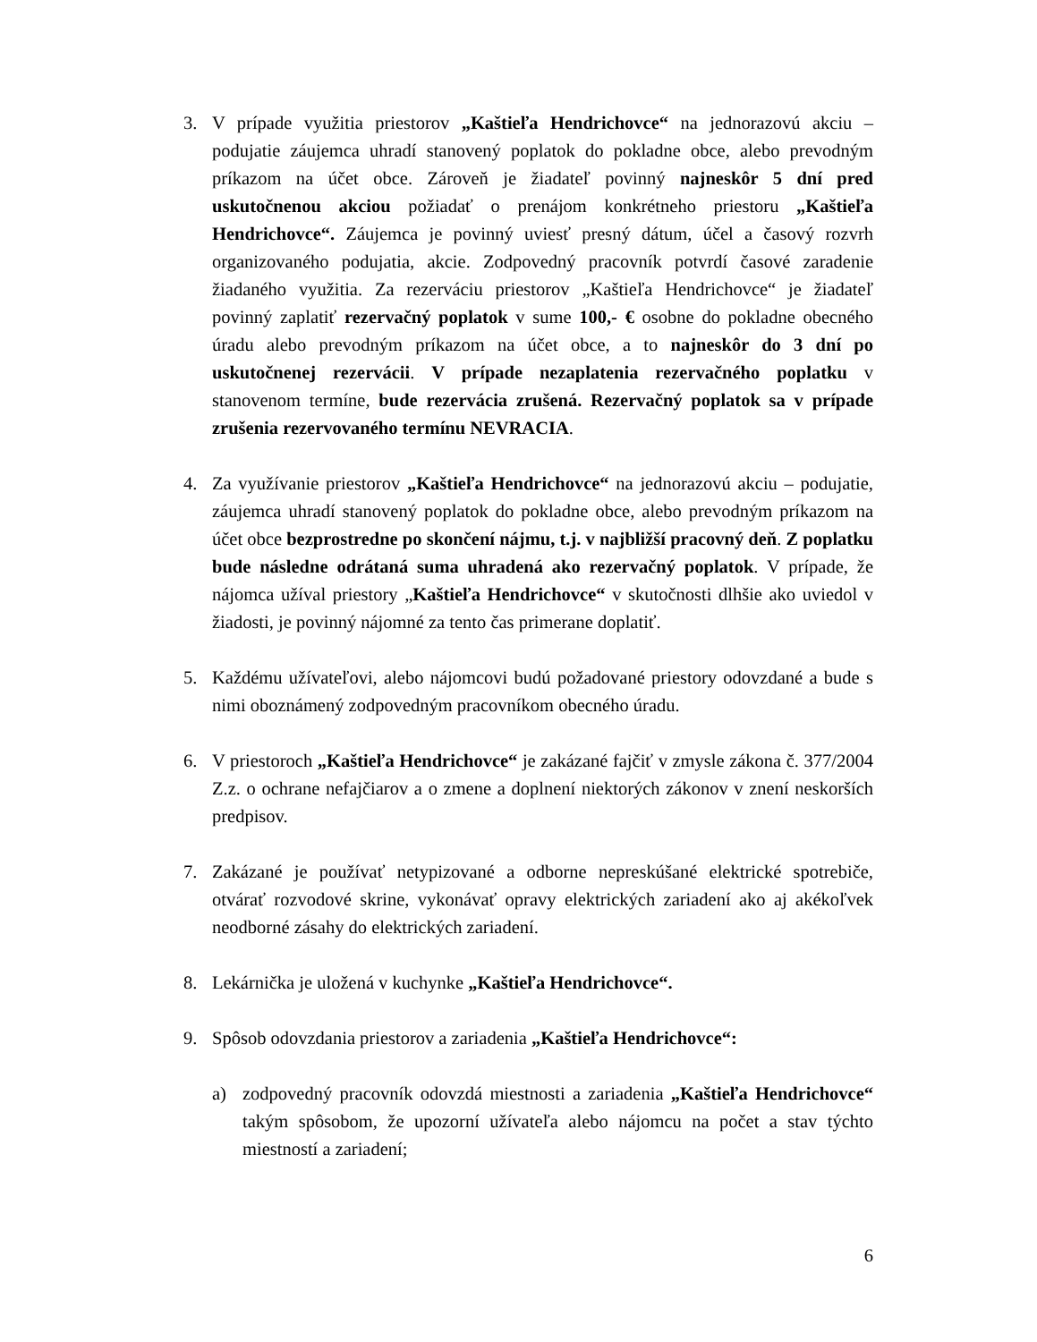3. V prípade využitia priestorov „Kaštieľa Hendrichovce“ na jednorazovú akciu – podujatie záujemca uhradí stanovený poplatok do pokladne obce, alebo prevodným príkazom na účet obce. Zároveň je žiadateľ povinný najneskôr 5 dní pred uskutočnenou akciou požiadať o prenájom konkrétneho priestoru „Kaštieľa Hendrichovce“. Záujemca je povinný uviesť presný dátum, účel a časový rozvrh organizovaného podujatia, akcie. Zodpovedný pracovník potvrdí časové zaradenie žiadaného využitia. Za rezerváciu priestorov „Kaštieľa Hendrichovce“ je žiadateľ povinný zaplatiť rezervačný poplatok v sume 100,- € osobne do pokladne obecného úradu alebo prevodným príkazom na účet obce, a to najneskôr do 3 dní po uskutočnenej rezervácii. V prípade nezaplatenia rezervačného poplatku v stanovenom termíne, bude rezervácia zrušená. Rezervačný poplatok sa v prípade zrušenia rezervovaného termínu NEVRACIA.
4. Za využívanie priestorov „Kaštieľa Hendrichovce“ na jednorazovú akciu – podujatie, záujemca uhradí stanovený poplatok do pokladne obce, alebo prevodným príkazom na účet obce bezprostredne po skončení nájmu, t.j. v najbližší pracovný deň. Z poplatku bude následne odrátaná suma uhradená ako rezervačný poplatok. V prípade, že nájomca užíval priestory „Kaštieľa Hendrichovce“ v skutočnosti dlhšie ako uviedol v žiadosti, je povinný nájomné za tento čas primerane doplatiť.
5. Každému užívateľovi, alebo nájomcovi budú požadované priestory odovzdané a bude s nimi oboznámený zodpovedným pracovníkom obecného úradu.
6. V priestoroch „Kaštieľa Hendrichovce“ je zakázané fajčiť v zmysle zákona č. 377/2004 Z.z. o ochrane nefajčiarov a o zmene a doplnení niektorých zákonov v znení neskorších predpisov.
7. Zakázané je používať netypizované a odborne nepreskúšané elektrické spotrebiče, otvárať rozvodové skrine, vykonávať opravy elektrických zariadení ako aj akékoľvek neodborné zásahy do elektrických zariadení.
8. Lekárnička je uložená v kuchynke „Kaštieľa Hendrichovce“.
9. Spôsob odovzdania priestorov a zariadenia „Kaštieľa Hendrichovce“:
a) zodpovedný pracovník odovzdá miestnosti a zariadenia „Kaštieľa Hendrichovce“ takým spôsobom, že upozorní užívateľa alebo nájomcu na počet a stav týchto miestností a zariadení;
6